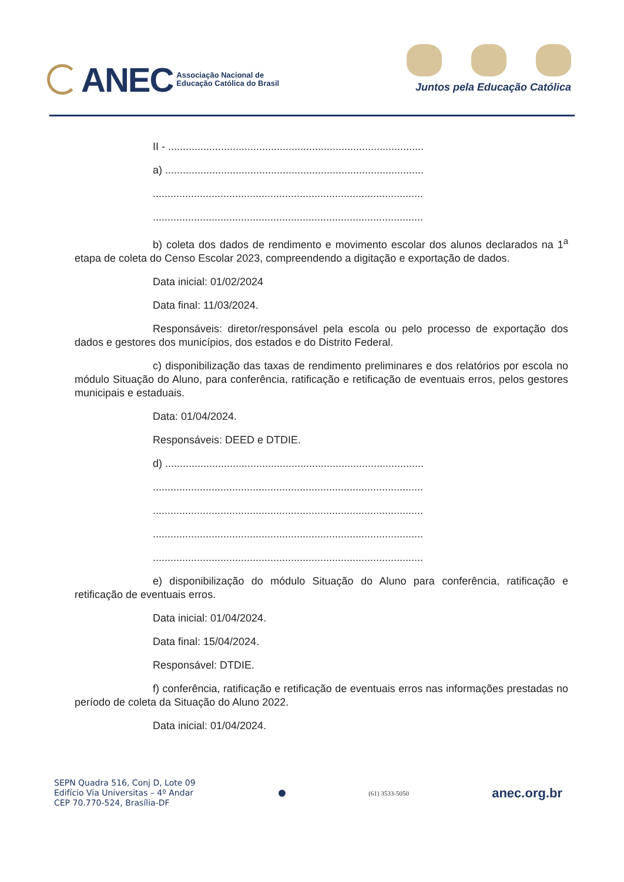ANEC
Associação Nacional de
Educação Católica do Brasil
Juntos pela Educação Católica
II - .......................................................................................
a) ........................................................................................
............................................................................................
............................................................................................
b) coleta dos dados de rendimento e movimento escolar dos alunos declarados na 1<sup>a</sup> etapa de coleta do Censo Escolar 2023, compreendendo a digitação e exportação de dados.
Data inicial: 01/02/2024
Data final: 11/03/2024.
Responsáveis: diretor/responsável pela escola ou pelo processo de exportação dos dados e gestores dos municípios, dos estados e do Distrito Federal.
c) disponibilização das taxas de rendimento preliminares e dos relatórios por escola no módulo Situação do Aluno, para conferência, ratificação e retificação de eventuais erros, pelos gestores municipais e estaduais.
Data: 01/04/2024.
Responsáveis: DEED e DTDIE.
d) ........................................................................................
............................................................................................
............................................................................................
............................................................................................
............................................................................................
e) disponibilização do módulo Situação do Aluno para conferência, ratificação e retificação de eventuais erros.
Data inicial: 01/04/2024.
Data final: 15/04/2024.
Responsável: DTDIE.
f) conferência, ratificação e retificação de eventuais erros nas informações prestadas no período de coleta da Situação do Aluno 2022.
Data inicial: 01/04/2024.
SEPN Quadra 516, Conj D, Lote 09
Edifício Via Universitas – 4º Andar
CEP 70.770-524, Brasília-DF
(61) 3533-5050
anec.org.br